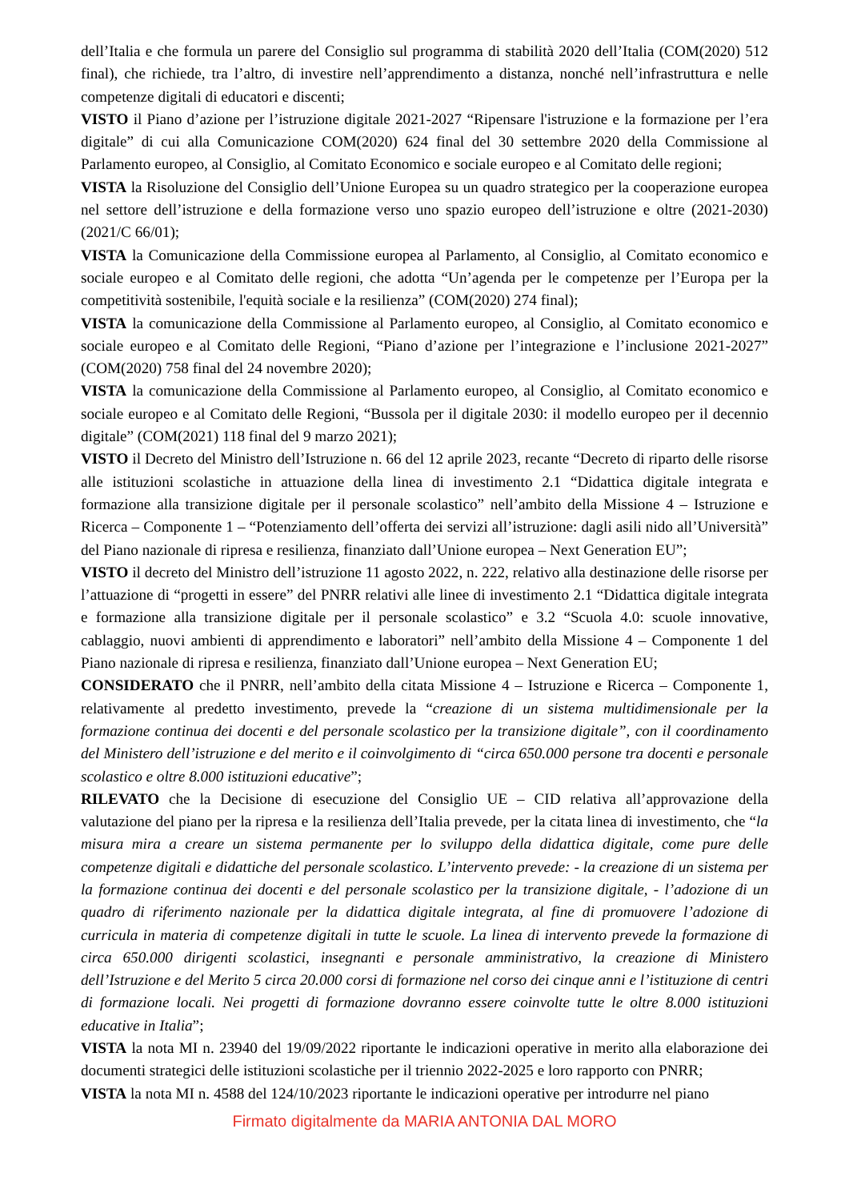dell’Italia e che formula un parere del Consiglio sul programma di stabilità 2020 dell’Italia (COM(2020) 512 final), che richiede, tra l’altro, di investire nell’apprendimento a distanza, nonché nell’infrastruttura e nelle competenze digitali di educatori e discenti;
VISTO il Piano d’azione per l’istruzione digitale 2021-2027 “Ripensare l'istruzione e la formazione per l’era digitale” di cui alla Comunicazione COM(2020) 624 final del 30 settembre 2020 della Commissione al Parlamento europeo, al Consiglio, al Comitato Economico e sociale europeo e al Comitato delle regioni;
VISTA la Risoluzione del Consiglio dell’Unione Europea su un quadro strategico per la cooperazione europea nel settore dell’istruzione e della formazione verso uno spazio europeo dell’istruzione e oltre (2021-2030) (2021/C 66/01);
VISTA la Comunicazione della Commissione europea al Parlamento, al Consiglio, al Comitato economico e sociale europeo e al Comitato delle regioni, che adotta “Un’agenda per le competenze per l’Europa per la competitività sostenibile, l'equità sociale e la resilienza” (COM(2020) 274 final);
VISTA la comunicazione della Commissione al Parlamento europeo, al Consiglio, al Comitato economico e sociale europeo e al Comitato delle Regioni, “Piano d’azione per l’integrazione e l’inclusione 2021-2027” (COM(2020) 758 final del 24 novembre 2020);
VISTA la comunicazione della Commissione al Parlamento europeo, al Consiglio, al Comitato economico e sociale europeo e al Comitato delle Regioni, “Bussola per il digitale 2030: il modello europeo per il decennio digitale” (COM(2021) 118 final del 9 marzo 2021);
VISTO il Decreto del Ministro dell’Istruzione n. 66 del 12 aprile 2023, recante “Decreto di riparto delle risorse alle istituzioni scolastiche in attuazione della linea di investimento 2.1 “Didattica digitale integrata e formazione alla transizione digitale per il personale scolastico” nell’ambito della Missione 4 – Istruzione e Ricerca – Componente 1 – “Potenziamento dell’offerta dei servizi all’istruzione: dagli asili nido all’Università” del Piano nazionale di ripresa e resilienza, finanziato dall’Unione europea – Next Generation EU”;
VISTO il decreto del Ministro dell’istruzione 11 agosto 2022, n. 222, relativo alla destinazione delle risorse per l’attuazione di “progetti in essere” del PNRR relativi alle linee di investimento 2.1 “Didattica digitale integrata e formazione alla transizione digitale per il personale scolastico” e 3.2 “Scuola 4.0: scuole innovative, cablaggio, nuovi ambienti di apprendimento e laboratori” nell’ambito della Missione 4 – Componente 1 del Piano nazionale di ripresa e resilienza, finanziato dall’Unione europea – Next Generation EU;
CONSIDERATO che il PNRR, nell’ambito della citata Missione 4 – Istruzione e Ricerca – Componente 1, relativamente al predetto investimento, prevede la “creazione di un sistema multidimensionale per la formazione continua dei docenti e del personale scolastico per la transizione digitale”, con il coordinamento del Ministero dell’istruzione e del merito e il coinvolgimento di “circa 650.000 persone tra docenti e personale scolastico e oltre 8.000 istituzioni educative”;
RILEVATO che la Decisione di esecuzione del Consiglio UE – CID relativa all’approvazione della valutazione del piano per la ripresa e la resilienza dell’Italia prevede, per la citata linea di investimento, che “la misura mira a creare un sistema permanente per lo sviluppo della didattica digitale, come pure delle competenze digitali e didattiche del personale scolastico. L’intervento prevede: - la creazione di un sistema per la formazione continua dei docenti e del personale scolastico per la transizione digitale, - l’adozione di un quadro di riferimento nazionale per la didattica digitale integrata, al fine di promuovere l’adozione di curricula in materia di competenze digitali in tutte le scuole. La linea di intervento prevede la formazione di circa 650.000 dirigenti scolastici, insegnanti e personale amministrativo, la creazione di Ministero dell’Istruzione e del Merito 5 circa 20.000 corsi di formazione nel corso dei cinque anni e l’istituzione di centri di formazione locali. Nei progetti di formazione dovranno essere coinvolte tutte le oltre 8.000 istituzioni educative in Italia”;
VISTA la nota MI n. 23940 del 19/09/2022 riportante le indicazioni operative in merito alla elaborazione dei documenti strategici delle istituzioni scolastiche per il triennio 2022-2025 e loro rapporto con PNRR;
VISTA la nota MI n. 4588 del 124/10/2023 riportante le indicazioni operative per introdurre nel piano
Firmato digitalmente da MARIA ANTONIA DAL MORO